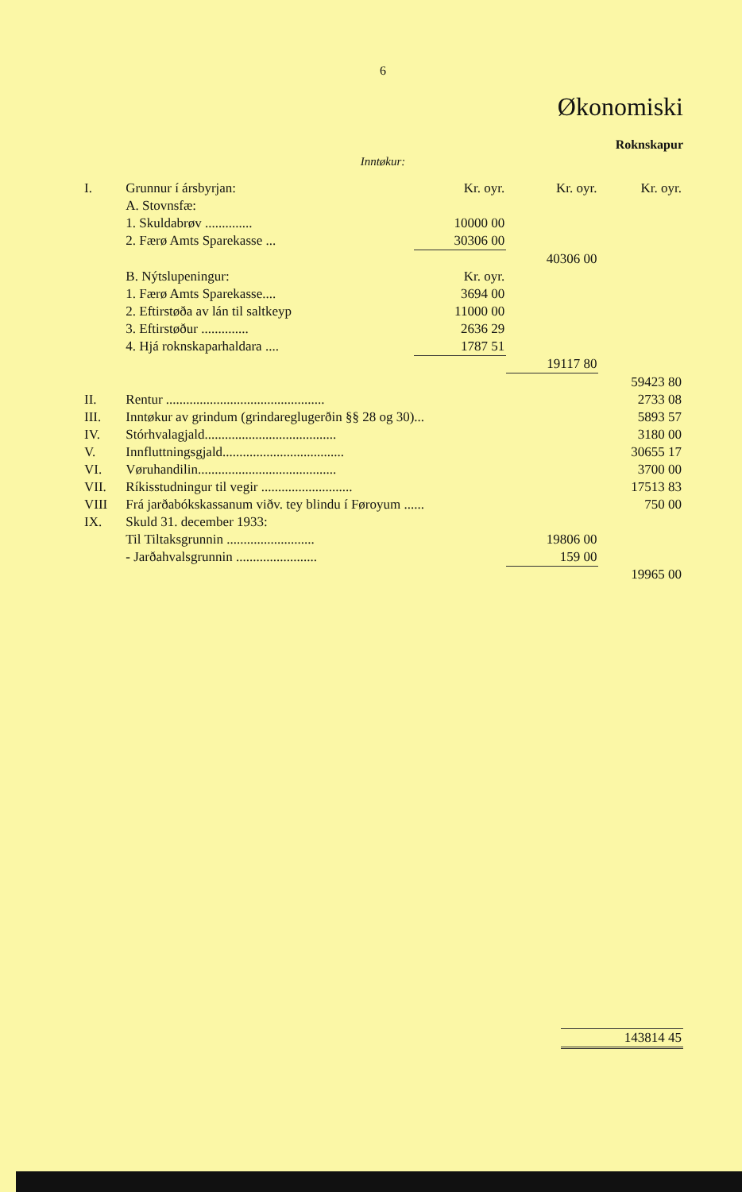6
Økonomiski
Roknskapur
Inntøkur:
| I. | Grunnur í ársbyrjan: | Kr. oyr. | Kr. oyr. | Kr. oyr. |
| | A. Stovnsfæ: | | | |
| | 1. Skuldabrøv .............. | 10000 00 | | |
| | 2. Færø Amts Sparekasse ... | 30306 00 | | |
| | | | 40306 00 | |
| | B. Nýtslupeningur: | Kr. oyr. | | |
| | 1. Færø Amts Sparekasse.... | 3694 00 | | |
| | 2. Eftirstøða av lán til saltkeyp | 11000 00 | | |
| | 3. Eftirstøður .............. | 2636 29 | | |
| | 4. Hjá roknskaparhaldara .... | 1787 51 | | |
| | | | 19117 80 | |
| | | | | 59423 80 |
| II. | Rentur ............................................... | | | 2733 08 |
| III. | Inntøkur av grindum (grindareglugerðin §§ 28 og 30)... | | | 5893 57 |
| IV. | Stórhvalagjald....................................... | | | 3180 00 |
| V. | Innfluttningsgjald.................................... | | | 30655 17 |
| VI. | Vøruhandilin......................................... | | | 3700 00 |
| VII. | Ríkisstudningur til vegir ........................... | | | 17513 83 |
| VIII | Frá jarðabókskassanum viðv. tey blindu í Føroyum ...... | | | 750 00 |
| IX. | Skuld 31. december 1933: | | | |
| | Til Tiltaksgrunnin .......................... | | 19806 00 | |
| | - Jarðahvalsgrunnin ........................ | | 159 00 | |
| | | | | 19965 00 |
| | 143814 45 |